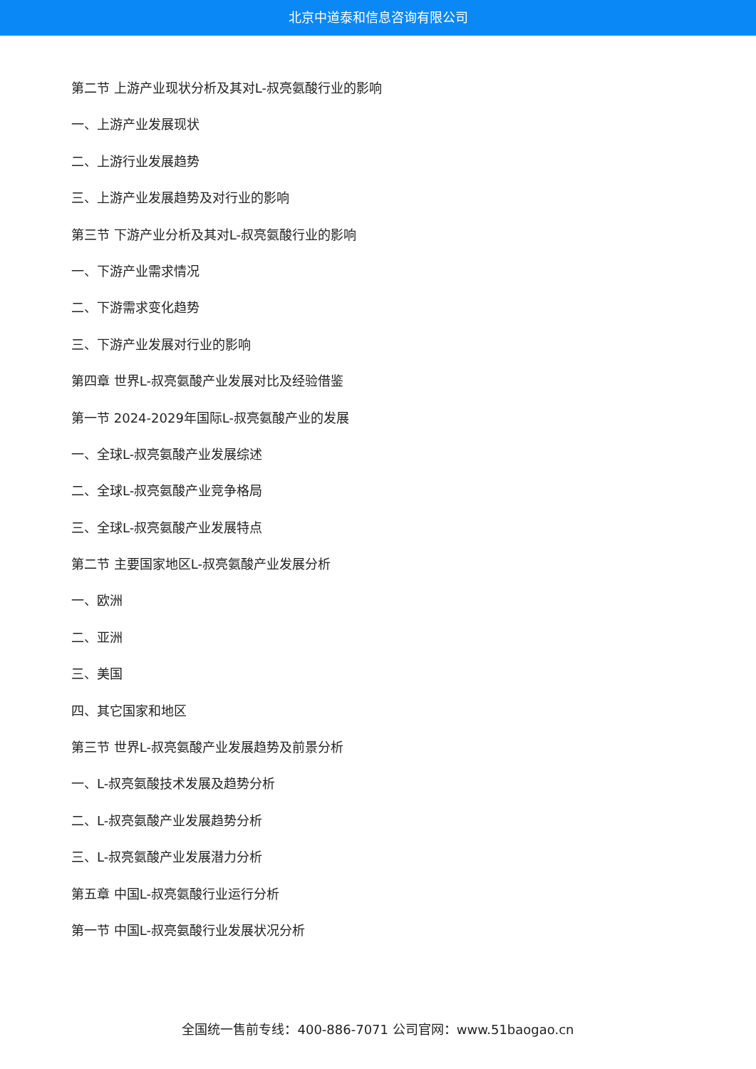北京中道泰和信息咨询有限公司
第二节 上游产业现状分析及其对L-叔亮氨酸行业的影响
一、上游产业发展现状
二、上游行业发展趋势
三、上游产业发展趋势及对行业的影响
第三节 下游产业分析及其对L-叔亮氨酸行业的影响
一、下游产业需求情况
二、下游需求变化趋势
三、下游产业发展对行业的影响
第四章 世界L-叔亮氨酸产业发展对比及经验借鉴
第一节 2024-2029年国际L-叔亮氨酸产业的发展
一、全球L-叔亮氨酸产业发展综述
二、全球L-叔亮氨酸产业竞争格局
三、全球L-叔亮氨酸产业发展特点
第二节 主要国家地区L-叔亮氨酸产业发展分析
一、欧洲
二、亚洲
三、美国
四、其它国家和地区
第三节 世界L-叔亮氨酸产业发展趋势及前景分析
一、L-叔亮氨酸技术发展及趋势分析
二、L-叔亮氨酸产业发展趋势分析
三、L-叔亮氨酸产业发展潜力分析
第五章 中国L-叔亮氨酸行业运行分析
第一节 中国L-叔亮氨酸行业发展状况分析
全国统一售前专线：400-886-7071 公司官网：www.51baogao.cn